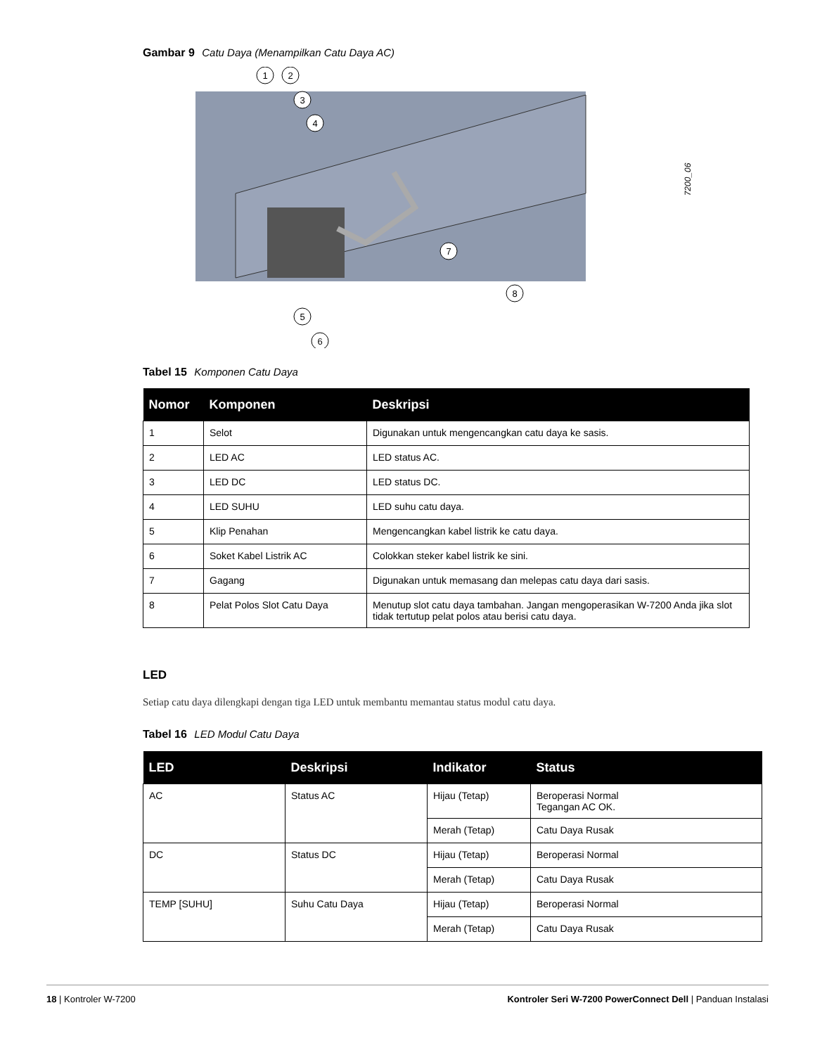Gambar 9 Catu Daya (Menampilkan Catu Daya AC)
1
2
3
4
5
6
7
8
7200_06
Tabel 15 Komponen Catu Daya
| Nomor | Komponen | Deskripsi |
| --- | --- | --- |
| 1 | Selot | Digunakan untuk mengencangkan catu daya ke sasis. |
| 2 | LED AC | LED status AC. |
| 3 | LED DC | LED status DC. |
| 4 | LED SUHU | LED suhu catu daya. |
| 5 | Klip Penahan | Mengencangkan kabel listrik ke catu daya. |
| 6 | Soket Kabel Listrik AC | Colokkan steker kabel listrik ke sini. |
| 7 | Gagang | Digunakan untuk memasang dan melepas catu daya dari sasis. |
| 8 | Pelat Polos Slot Catu Daya | Menutup slot catu daya tambahan. Jangan mengoperasikan W-7200 Anda jika slot tidak tertutup pelat polos atau berisi catu daya. |
LED
Setiap catu daya dilengkapi dengan tiga LED untuk membantu memantau status modul catu daya.
Tabel 16 LED Modul Catu Daya
| LED | Deskripsi | Indikator | Status |
| --- | --- | --- | --- |
| AC | Status AC | Hijau (Tetap) | Beroperasi Normal Tegangan AC OK. |
| | | Merah (Tetap) | Catu Daya Rusak |
| DC | Status DC | Hijau (Tetap) | Beroperasi Normal |
| | | Merah (Tetap) | Catu Daya Rusak |
| TEMP [SUHU] | Suhu Catu Daya | Hijau (Tetap) | Beroperasi Normal |
| | | Merah (Tetap) | Catu Daya Rusak |
18 | Kontroler W-7200 Kontroler Seri W-7200 PowerConnect Dell | Panduan Instalasi